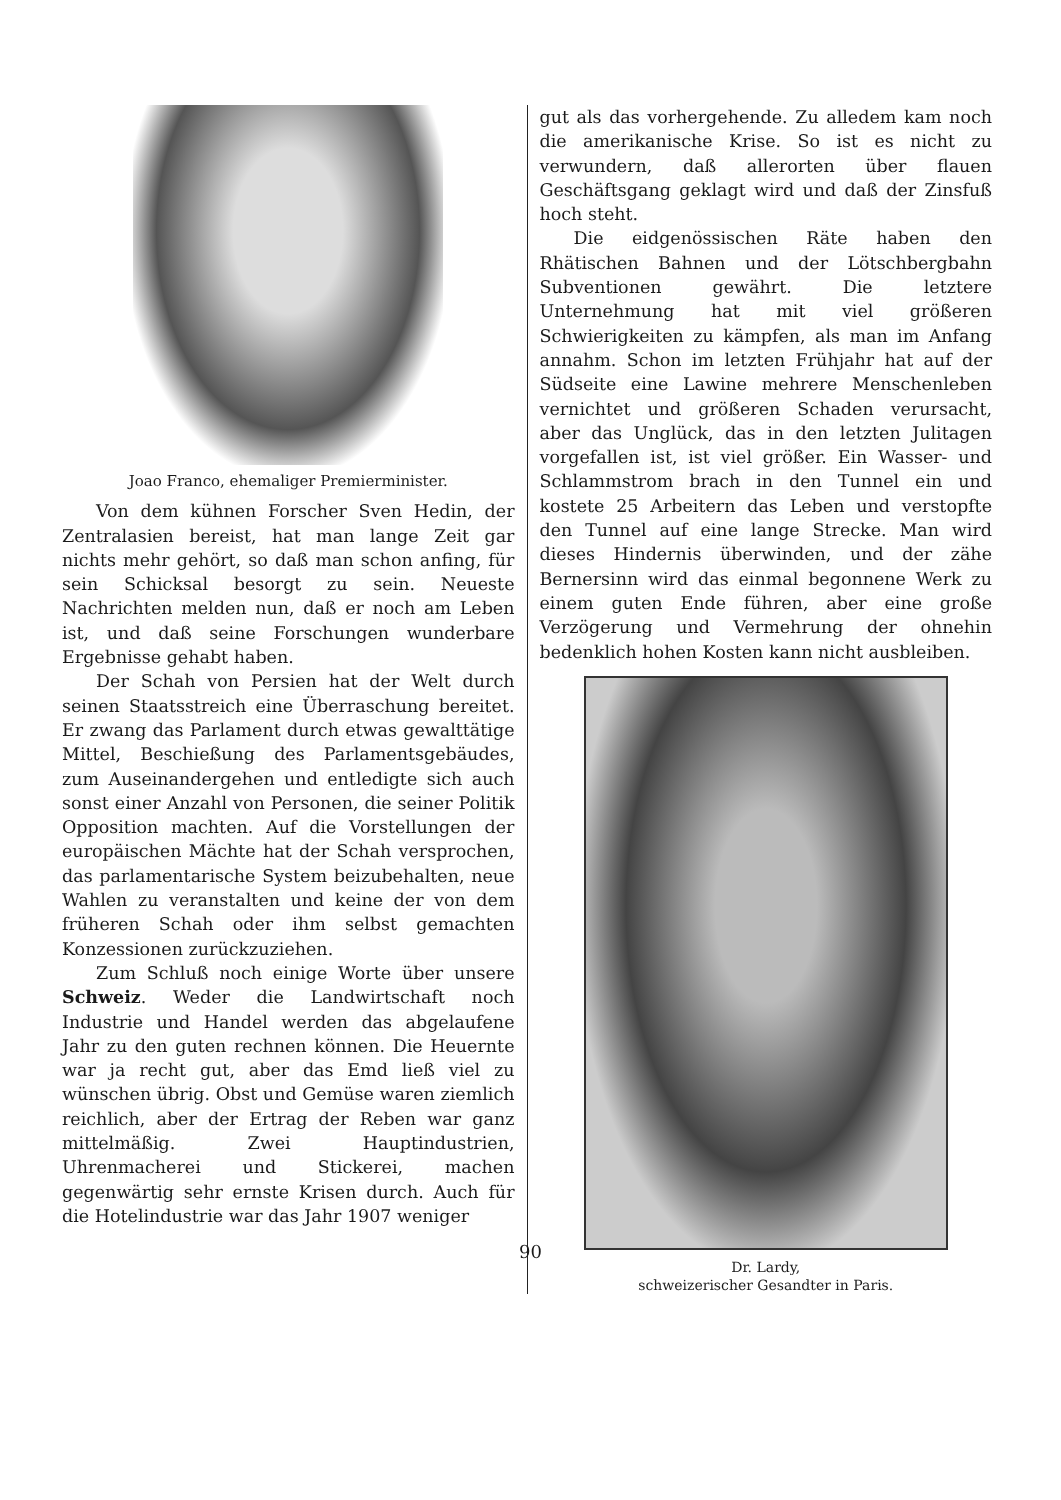Joao Franco, ehemaliger Premierminister.
Von dem kühnen Forscher Sven Hedin, der Zentralasien bereist, hat man lange Zeit gar nichts mehr gehört, so daß man schon anfing, für sein Schicksal besorgt zu sein. Neueste Nachrichten melden nun, daß er noch am Leben ist, und daß seine Forschungen wunderbare Ergebnisse gehabt haben.
Der Schah von Persien hat der Welt durch seinen Staatsstreich eine Überraschung bereitet. Er zwang das Parlament durch etwas gewalttätige Mittel, Beschießung des Parlamentsgebäudes, zum Auseinandergehen und entledigte sich auch sonst einer Anzahl von Personen, die seiner Politik Opposition machten. Auf die Vorstellungen der europäischen Mächte hat der Schah versprochen, das parlamentarische System beizubehalten, neue Wahlen zu veranstalten und keine der von dem früheren Schah oder ihm selbst gemachten Konzessionen zurückzuziehen.
Zum Schluß noch einige Worte über unsere Schweiz. Weder die Landwirtschaft noch Industrie und Handel werden das abgelaufene Jahr zu den guten rechnen können. Die Heuernte war ja recht gut, aber das Emd ließ viel zu wünschen übrig. Obst und Gemüse waren ziemlich reichlich, aber der Ertrag der Reben war ganz mittelmäßig. Zwei Hauptindustrien, Uhrenmacherei und Stickerei, machen gegenwärtig sehr ernste Krisen durch. Auch für die Hotelindustrie war das Jahr 1907 weniger
gut als das vorhergehende. Zu alledem kam noch die amerikanische Krise. So ist es nicht zu verwundern, daß allerorten über flauen Geschäftsgang geklagt wird und daß der Zinsfuß hoch steht.
Die eidgenössischen Räte haben den Rhätischen Bahnen und der Lötschbergbahn Subventionen gewährt. Die letztere Unternehmung hat mit viel größeren Schwierigkeiten zu kämpfen, als man im Anfang annahm. Schon im letzten Frühjahr hat auf der Südseite eine Lawine mehrere Menschenleben vernichtet und größeren Schaden verursacht, aber das Unglück, das in den letzten Julitagen vorgefallen ist, ist viel größer. Ein Wasser- und Schlammstrom brach in den Tunnel ein und kostete 25 Arbeitern das Leben und verstopfte den Tunnel auf eine lange Strecke. Man wird dieses Hindernis überwinden, und der zähe Bernersinn wird das einmal begonnene Werk zu einem guten Ende führen, aber eine große Verzögerung und Vermehrung der ohnehin bedenklich hohen Kosten kann nicht ausbleiben.
Dr. Lardy,
schweizerischer Gesandter in Paris.
90